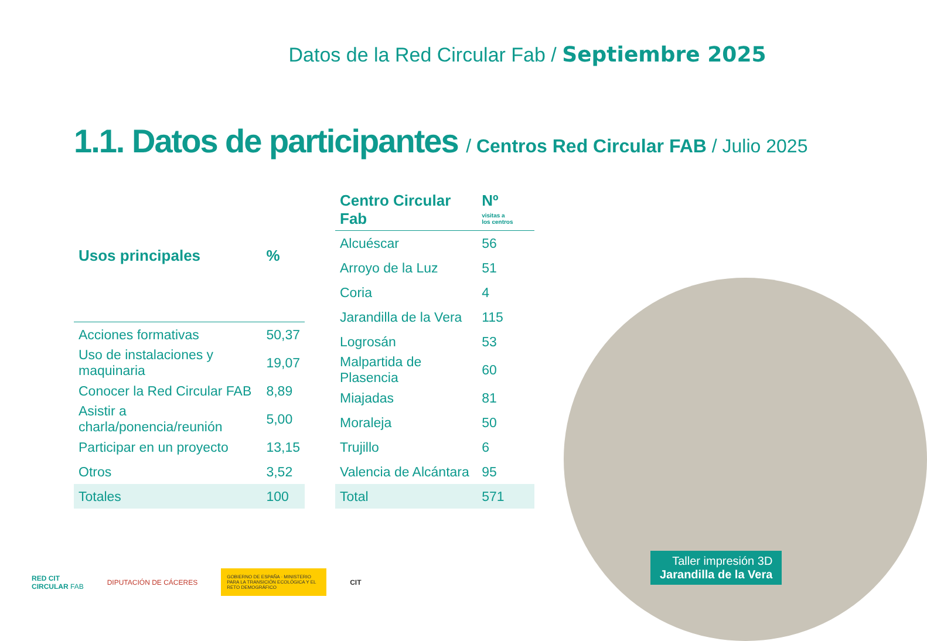Datos de la Red Circular Fab / Septiembre 2025
1.1. Datos de participantes / Centros Red Circular FAB / Julio 2025
| Usos principales | % |
| --- | --- |
| Acciones formativas | 50,37 |
| Uso de instalaciones y maquinaria | 19,07 |
| Conocer la Red Circular FAB | 8,89 |
| Asistir a charla/ponencia/reunión | 5,00 |
| Participar en un proyecto | 13,15 |
| Otros | 3,52 |
| Totales | 100 |
| Centro Circular Fab | Nº visitas a los centros |
| --- | --- |
| Alcuéscar | 56 |
| Arroyo de la Luz | 51 |
| Coria | 4 |
| Jarandilla de la Vera | 115 |
| Logrosán | 53 |
| Malpartida de Plasencia | 60 |
| Miajadas | 81 |
| Moraleja | 50 |
| Trujillo | 6 |
| Valencia de Alcántara | 95 |
| Total | 571 |
Taller impresión 3D
Jarandilla de la Vera
RED CIT
CIRCULAR FAB
DIPUTACIÓN DE CÁCERES
GOBIERNO DE ESPAÑA · MINISTERIO PARA LA TRANSICIÓN ECOLÓGICA Y EL RETO DEMOGRÁFICO
CIT